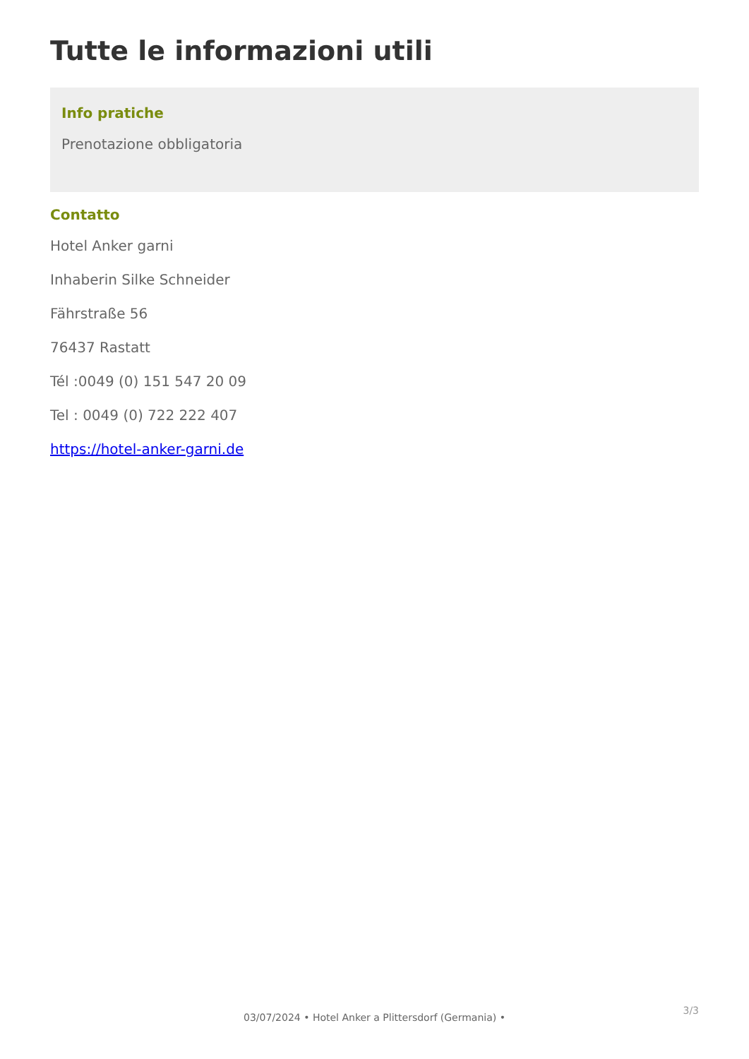Tutte le informazioni utili
Info pratiche
Prenotazione obbligatoria
Contatto
Hotel Anker garni
Inhaberin Silke Schneider
Fährstraße 56
76437 Rastatt
Tél :0049 (0) 151 547 20 09
Tel : 0049 (0) 722 222 407
https://hotel-anker-garni.de
3/3
03/07/2024 • Hotel Anker a Plittersdorf (Germania) •